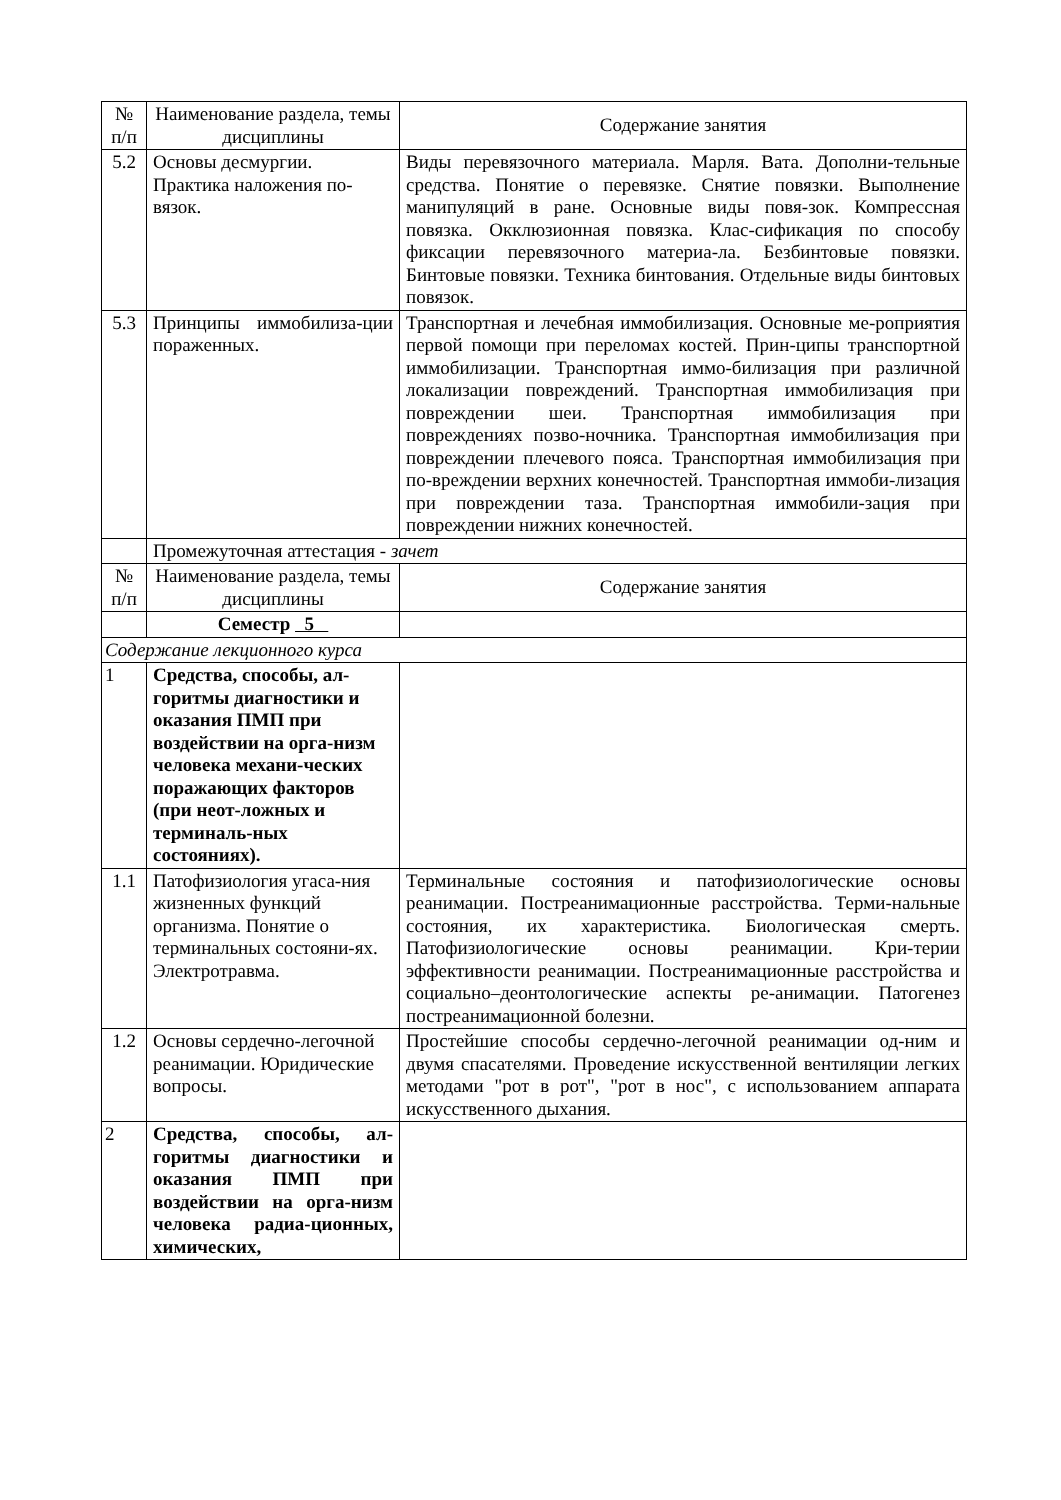| № п/п | Наименование раздела, темы дисциплины | Содержание занятия |
| 5.2 | Основы десмургии. Практика наложения по-вязок. | Виды перевязочного материала. Марля. Вата. Дополни-тельные средства. Понятие о перевязке. Снятие повязки. Выполнение манипуляций в ране. Основные виды повя-зок. Компрессная повязка. Окклюзионная повязка. Клас-сификация по способу фиксации перевязочного материа-ла. Безбинтовые повязки. Бинтовые повязки. Техника бинтования. Отдельные виды бинтовых повязок. |
| 5.3 | Принципы иммобилиза-ции пораженных. | Транспортная и лечебная иммобилизация. Основные ме-роприятия первой помощи при переломах костей. Прин-ципы транспортной иммобилизации. Транспортная иммо-билизация при различной локализации повреждений. Транспортная иммобилизация при повреждении шеи. Транспортная иммобилизация при повреждениях позво-ночника. Транспортная иммобилизация при повреждении плечевого пояса. Транспортная иммобилизация при по-вреждении верхних конечностей. Транспортная иммоби-лизация при повреждении таза. Транспортная иммобили-зация при повреждении нижних конечностей. |
| | Промежуточная аттестация - зачет | |
| № п/п | Наименование раздела, темы дисциплины | Содержание занятия |
| | Семестр 5 | |
| Содержание лекционного курса | | |
| 1 | Средства, способы, ал-горитмы диагностики и оказания ПМП при воздействии на орга-низм человека механи-ческих поражающих факторов (при неот-ложных и терминаль-ных состояниях). | |
| 1.1 | Патофизиология угаса-ния жизненных функций организма. Понятие о терминальных состояни-ях. Электротравма. | Терминальные состояния и патофизиологические основы реанимации. Постреанимационные расстройства. Терми-нальные состояния, их характеристика. Биологическая смерть. Патофизиологические основы реанимации. Кри-терии эффективности реанимации. Постреанимационные расстройства и социально–деонтологические аспекты ре-анимации. Патогенез постреанимационной болезни. |
| 1.2 | Основы сердечно-легочной реанимации. Юридические вопросы. | Простейшие способы сердечно-легочной реанимации од-ним и двумя спасателями. Проведение искусственной вентиляции легких методами "рот в рот", "рот в нос", с использованием аппарата искусственного дыхания. |
| 2 | Средства, способы, ал-горитмы диагностики и оказания ПМП при воздействии на орга-низм человека радиа-ционных, химических, | |